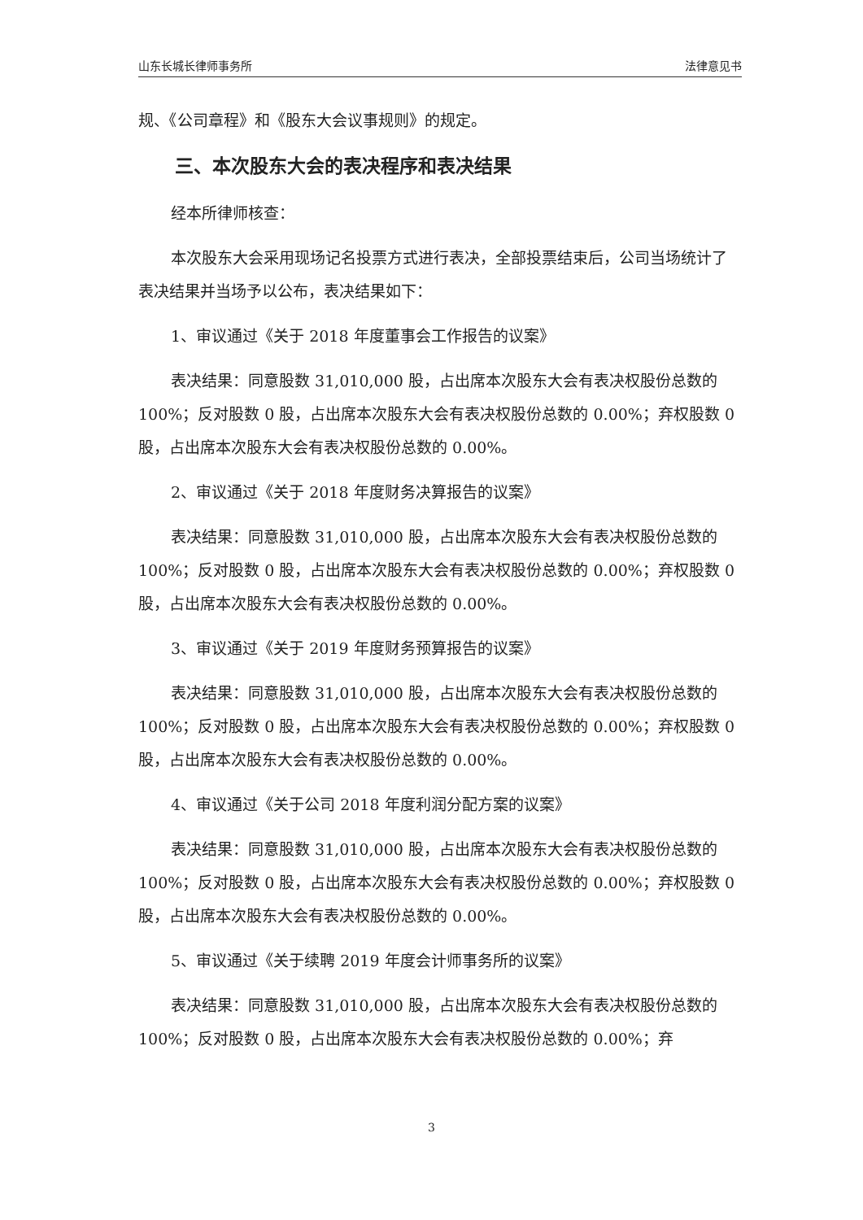山东长城长律师事务所 法律意见书
规、《公司章程》和《股东大会议事规则》的规定。
三、本次股东大会的表决程序和表决结果
经本所律师核查：
本次股东大会采用现场记名投票方式进行表决，全部投票结束后，公司当场统计了表决结果并当场予以公布，表决结果如下：
1、审议通过《关于 2018 年度董事会工作报告的议案》
表决结果：同意股数 31,010,000 股，占出席本次股东大会有表决权股份总数的 100%；反对股数 0 股，占出席本次股东大会有表决权股份总数的 0.00%；弃权股数 0 股，占出席本次股东大会有表决权股份总数的 0.00%。
2、审议通过《关于 2018 年度财务决算报告的议案》
表决结果：同意股数 31,010,000 股，占出席本次股东大会有表决权股份总数的 100%；反对股数 0 股，占出席本次股东大会有表决权股份总数的 0.00%；弃权股数 0 股，占出席本次股东大会有表决权股份总数的 0.00%。
3、审议通过《关于 2019 年度财务预算报告的议案》
表决结果：同意股数 31,010,000 股，占出席本次股东大会有表决权股份总数的 100%；反对股数 0 股，占出席本次股东大会有表决权股份总数的 0.00%；弃权股数 0 股，占出席本次股东大会有表决权股份总数的 0.00%。
4、审议通过《关于公司 2018 年度利润分配方案的议案》
表决结果：同意股数 31,010,000 股，占出席本次股东大会有表决权股份总数的 100%；反对股数 0 股，占出席本次股东大会有表决权股份总数的 0.00%；弃权股数 0 股，占出席本次股东大会有表决权股份总数的 0.00%。
5、审议通过《关于续聘 2019 年度会计师事务所的议案》
表决结果：同意股数 31,010,000 股，占出席本次股东大会有表决权股份总数的 100%；反对股数 0 股，占出席本次股东大会有表决权股份总数的 0.00%；弃
3